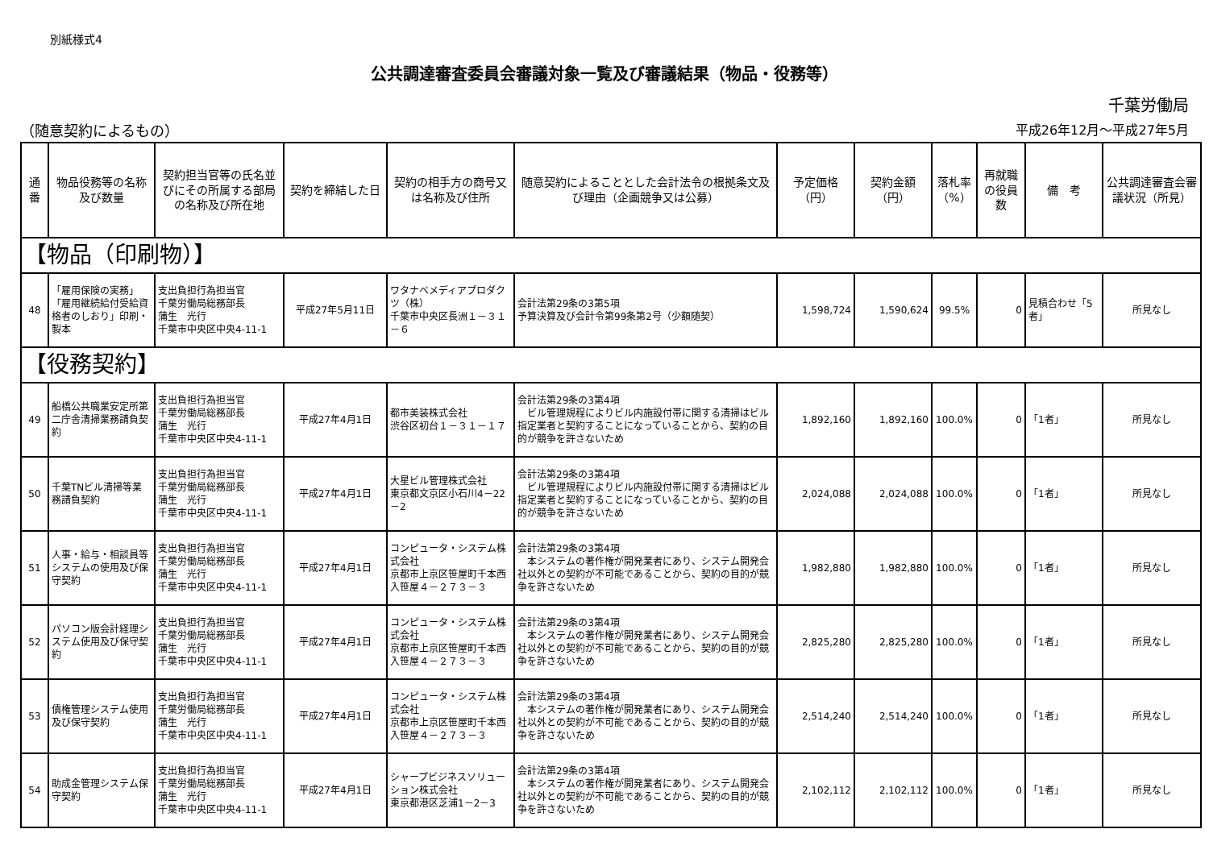別紙様式4
公共調達審査委員会審議対象一覧及び審議結果（物品・役務等）
千葉労働局
（随意契約によるもの） 平成26年12月～平成27年5月
| 通番 | 物品役務等の名称及び数量 | 契約担当官等の氏名並びにその所属する部局の名称及び所在地 | 契約を締結した日 | 契約の相手方の商号又は名称及び住所 | 随意契約によることとした会計法令の根拠条文及び理由（企画競争又は公募） | 予定価格（円） | 契約金額（円） | 落札率（%） | 再就職の役員数 | 備 考 | 公共調達審査会審議状況（所見） |
| --- | --- | --- | --- | --- | --- | --- | --- | --- | --- | --- | --- |
| 【物品（印刷物）】 | | | | | | | | | | | |
| 48 | 「雇用保険の実務」「雇用継続給付受給資格者のしおり」印刷・製本 | 支出負担行為担当官 千葉労働局総務部長 蒲生 光行 千葉市中央区中央4-11-1 | 平成27年5月11日 | ワタナベメディアプロダクツ（株） 千葉市中央区長洲１－３１－６ | 会計法第29条の3第5項 予算決算及び会計令第99条第2号（少額随契） | 1,598,724 | 1,590,624 | 99.5% | 0 | 見積合わせ「5者」 | 所見なし |
| 【役務契約】 | | | | | | | | | | | |
| 49 | 船橋公共職業安定所第二庁舎清掃業務請負契約 | 支出負担行為担当官 千葉労働局総務部長 蒲生 光行 千葉市中央区中央4-11-1 | 平成27年4月1日 | 都市美装株式会社 渋谷区初台１－３１－１７ | 会計法第29条の3第4項 ビル管理規程によりビル内施設付帯に関する清掃はビル指定業者と契約することになっていることから、契約の目的が競争を許さないため | 1,892,160 | 1,892,160 | 100.0% | 0 | 「1者」 | 所見なし |
| 50 | 千葉TNビル清掃等業務請負契約 | 支出負担行為担当官 千葉労働局総務部長 蒲生 光行 千葉市中央区中央4-11-1 | 平成27年4月1日 | 大星ビル管理株式会社 東京都文京区小石川4－22－2 | 会計法第29条の3第4項 ビル管理規程によりビル内施設付帯に関する清掃はビル指定業者と契約することになっていることから、契約の目的が競争を許さないため | 2,024,088 | 2,024,088 | 100.0% | 0 | 「1者」 | 所見なし |
| 51 | 人事・給与・相談員等システムの使用及び保守契約 | 支出負担行為担当官 千葉労働局総務部長 蒲生 光行 千葉市中央区中央4-11-1 | 平成27年4月1日 | コンピュータ・システム株式会社 京都市上京区笹屋町千本西入笹屋４－２７３－３ | 会計法第29条の3第4項 本システムの著作権が開発業者にあり、システム開発会社以外との契約が不可能であることから、契約の目的が競争を許さないため | 1,982,880 | 1,982,880 | 100.0% | 0 | 「1者」 | 所見なし |
| 52 | パソコン版会計経理システム使用及び保守契約 | 支出負担行為担当官 千葉労働局総務部長 蒲生 光行 千葉市中央区中央4-11-1 | 平成27年4月1日 | コンピュータ・システム株式会社 京都市上京区笹屋町千本西入笹屋４－２７３－３ | 会計法第29条の3第4項 本システムの著作権が開発業者にあり、システム開発会社以外との契約が不可能であることから、契約の目的が競争を許さないため | 2,825,280 | 2,825,280 | 100.0% | 0 | 「1者」 | 所見なし |
| 53 | 債権管理システム使用及び保守契約 | 支出負担行為担当官 千葉労働局総務部長 蒲生 光行 千葉市中央区中央4-11-1 | 平成27年4月1日 | コンピュータ・システム株式会社 京都市上京区笹屋町千本西入笹屋４－２７３－３ | 会計法第29条の3第4項 本システムの著作権が開発業者にあり、システム開発会社以外との契約が不可能であることから、契約の目的が競争を許さないため | 2,514,240 | 2,514,240 | 100.0% | 0 | 「1者」 | 所見なし |
| 54 | 助成金管理システム保守契約 | 支出負担行為担当官 千葉労働局総務部長 蒲生 光行 千葉市中央区中央4-11-1 | 平成27年4月1日 | シャープビジネスソリューション株式会社 東京都港区芝浦1－2－3 | 会計法第29条の3第4項 本システムの著作権が開発業者にあり、システム開発会社以外との契約が不可能であることから、契約の目的が競争を許さないため | 2,102,112 | 2,102,112 | 100.0% | 0 | 「1者」 | 所見なし |